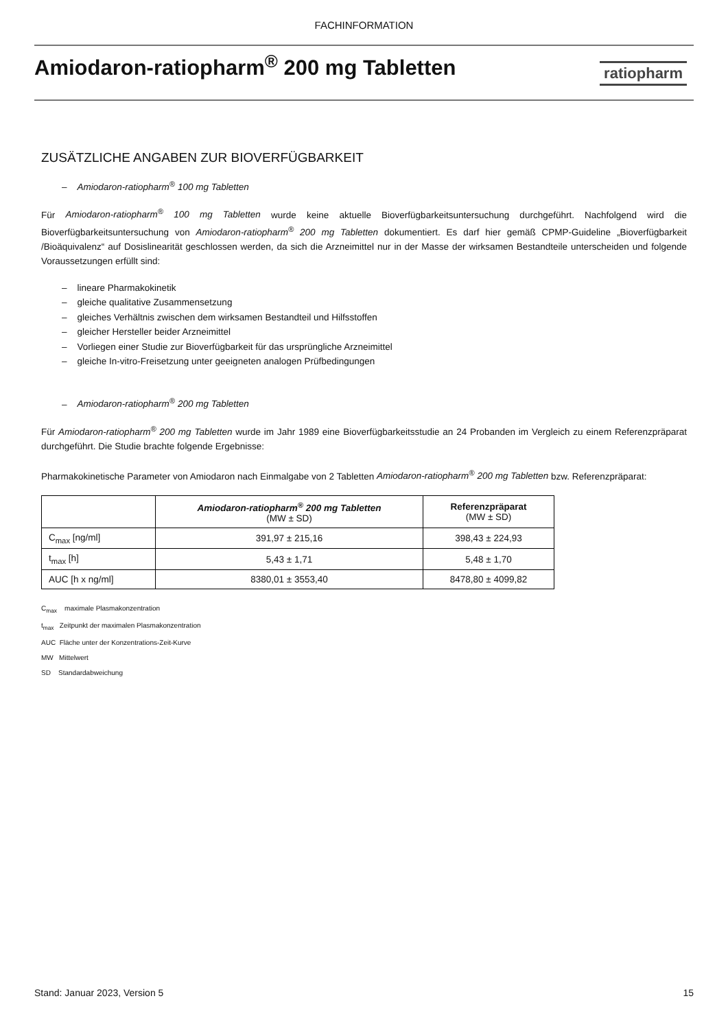FACHINFORMATION
Amiodaron-ratiopharm<sup>®</sup> 200 mg Tabletten
ratiopharm
ZUSÄTZLICHE ANGABEN ZUR BIOVERFÜGBARKEIT
– Amiodaron-ratiopharm<sup>®</sup> 100 mg Tabletten
Für Amiodaron-ratiopharm<sup>®</sup> 100 mg Tabletten wurde keine aktuelle Bioverfügbarkeitsuntersuchung durchgeführt. Nachfolgend wird die Bioverfügbarkeitsuntersuchung von Amiodaron-ratiopharm<sup>®</sup> 200 mg Tabletten dokumentiert. Es darf hier gemäß CPMP-Guideline „Bioverfügbarkeit /Bioäquivalenz“ auf Dosislinearität geschlossen werden, da sich die Arzneimittel nur in der Masse der wirksamen Bestandteile unterscheiden und folgende Voraussetzungen erfüllt sind:
– lineare Pharmakokinetik
– gleiche qualitative Zusammensetzung
– gleiches Verhältnis zwischen dem wirksamen Bestandteil und Hilfsstoffen
– gleicher Hersteller beider Arzneimittel
– Vorliegen einer Studie zur Bioverfügbarkeit für das ursprüngliche Arzneimittel
– gleiche In-vitro-Freisetzung unter geeigneten analogen Prüfbedingungen
– Amiodaron-ratiopharm<sup>®</sup> 200 mg Tabletten
Für Amiodaron-ratiopharm<sup>®</sup> 200 mg Tabletten wurde im Jahr 1989 eine Bioverfügbarkeitsstudie an 24 Probanden im Vergleich zu einem Referenzpräparat durchgeführt. Die Studie brachte folgende Ergebnisse:
Pharmakokinetische Parameter von Amiodaron nach Einmalgabe von 2 Tabletten Amiodaron-ratiopharm<sup>®</sup> 200 mg Tabletten bzw. Referenzpräparat:
| | Amiodaron-ratiopharm<sup>®</sup> 200 mg Tabletten (MW ± SD) | Referenzpräparat (MW ± SD) |
| --- | --- | --- |
| C<sub>max</sub> [ng/ml] | 391,97 ± 215,16 | 398,43 ± 224,93 |
| t<sub>max</sub> [h] | 5,43 ± 1,71 | 5,48 ± 1,70 |
| AUC [h x ng/ml] | 8380,01 ± 3553,40 | 8478,80 ± 4099,82 |
C<sub>max</sub> maximale Plasmakonzentration
t<sub>max</sub> Zeitpunkt der maximalen Plasmakonzentration
AUC Fläche unter der Konzentrations-Zeit-Kurve
MW Mittelwert
SD Standardabweichung
Stand: Januar 2023, Version 5 15